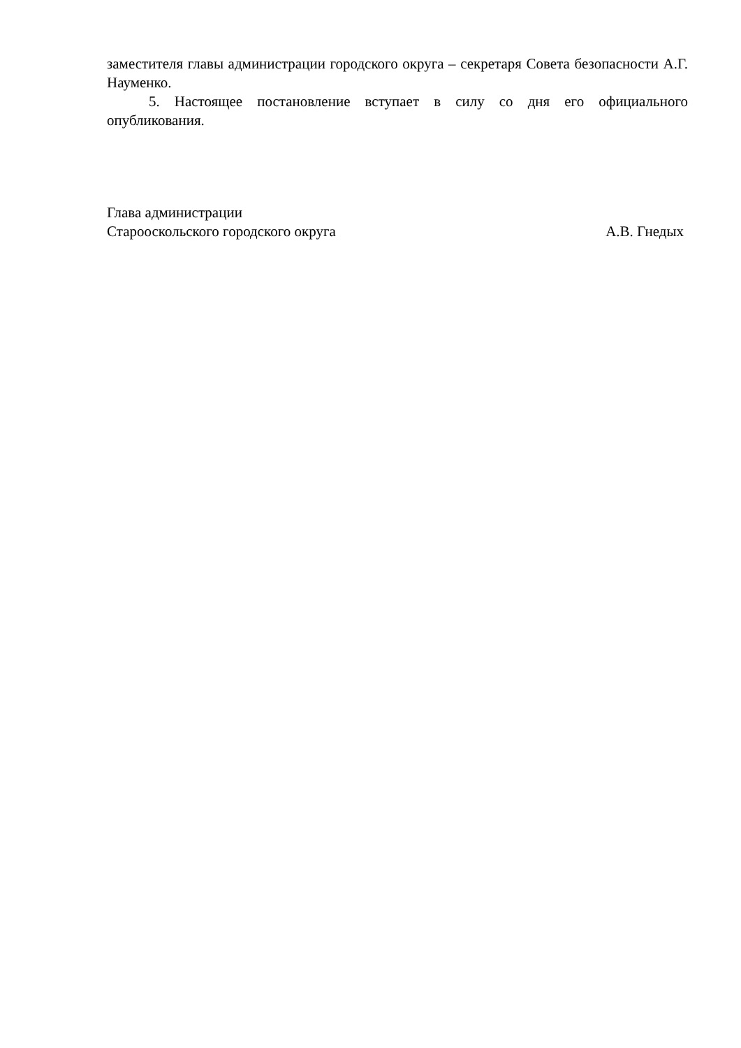заместителя главы администрации городского округа – секретаря Совета безопасности А.Г. Науменко.
5. Настоящее постановление вступает в силу со дня его официального опубликования.
Глава администрации
Старооскольского городского округа
А.В. Гнедых